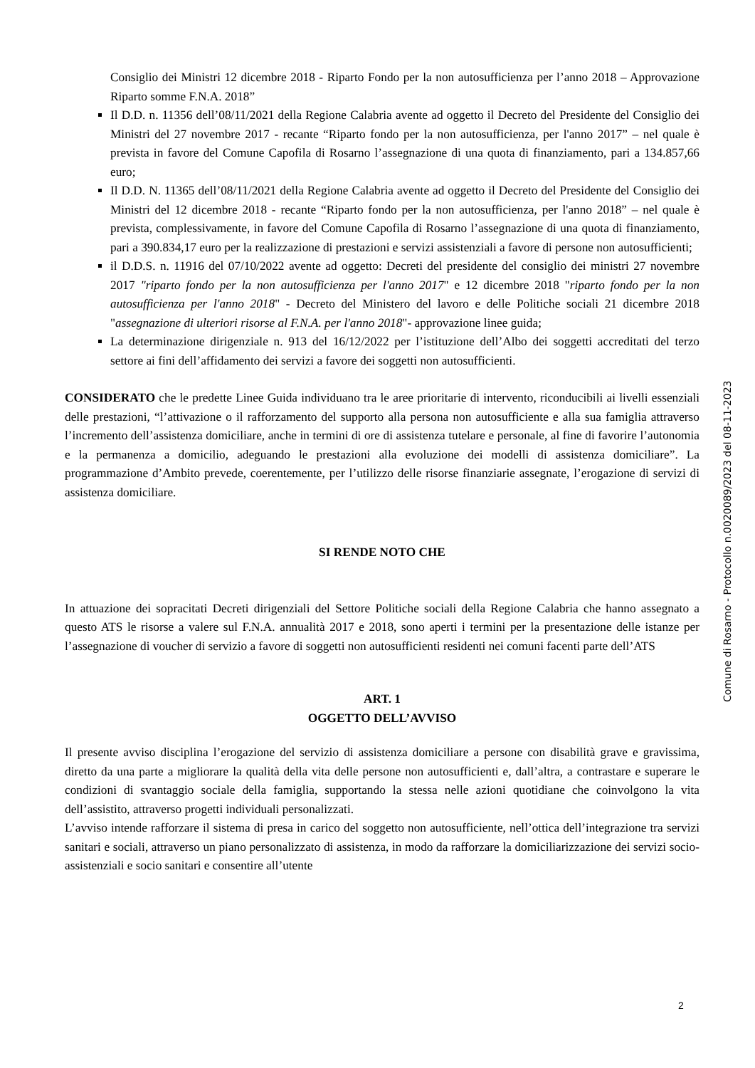Consiglio dei Ministri 12 dicembre 2018 - Riparto Fondo per la non autosufficienza per l’anno 2018 – Approvazione Riparto somme F.N.A. 2018”
Il D.D. n. 11356 dell’08/11/2021 della Regione Calabria avente ad oggetto il Decreto del Presidente del Consiglio dei Ministri del 27 novembre 2017 - recante “Riparto fondo per la non autosufficienza, per l'anno 2017” – nel quale è prevista in favore del Comune Capofila di Rosarno l’assegnazione di una quota di finanziamento, pari a 134.857,66 euro;
Il D.D. N. 11365 dell’08/11/2021 della Regione Calabria avente ad oggetto il Decreto del Presidente del Consiglio dei Ministri del 12 dicembre 2018 - recante “Riparto fondo per la non autosufficienza, per l'anno 2018” – nel quale è prevista, complessivamente, in favore del Comune Capofila di Rosarno l’assegnazione di una quota di finanziamento, pari a 390.834,17 euro per la realizzazione di prestazioni e servizi assistenziali a favore di persone non autosufficienti;
il D.D.S. n. 11916 del 07/10/2022 avente ad oggetto: Decreti del presidente del consiglio dei ministri 27 novembre 2017 "riparto fondo per la non autosufficienza per l'anno 2017" e 12 dicembre 2018 "riparto fondo per la non autosufficienza per l'anno 2018" - Decreto del Ministero del lavoro e delle Politiche sociali 21 dicembre 2018 "assegnazione di ulteriori risorse al F.N.A. per l'anno 2018"- approvazione linee guida;
La determinazione dirigenziale n. 913 del 16/12/2022 per l’istituzione dell’Albo dei soggetti accreditati del terzo settore ai fini dell’affidamento dei servizi a favore dei soggetti non autosufficienti.
CONSIDERATO che le predette Linee Guida individuano tra le aree prioritarie di intervento, riconducibili ai livelli essenziali delle prestazioni, “l’attivazione o il rafforzamento del supporto alla persona non autosufficiente e alla sua famiglia attraverso l’incremento dell’assistenza domiciliare, anche in termini di ore di assistenza tutelare e personale, al fine di favorire l’autonomia e la permanenza a domicilio, adeguando le prestazioni alla evoluzione dei modelli di assistenza domiciliare”. La programmazione d’Ambito prevede, coerentemente, per l’utilizzo delle risorse finanziarie assegnate, l’erogazione di servizi di assistenza domiciliare.
SI RENDE NOTO CHE
In attuazione dei sopracitati Decreti dirigenziali del Settore Politiche sociali della Regione Calabria che hanno assegnato a questo ATS le risorse a valere sul F.N.A. annualità 2017 e 2018, sono aperti i termini per la presentazione delle istanze per l’assegnazione di voucher di servizio a favore di soggetti non autosufficienti residenti nei comuni facenti parte dell’ATS
ART. 1
OGGETTO DELL’AVVISO
Il presente avviso disciplina l’erogazione del servizio di assistenza domiciliare a persone con disabilità grave e gravissima, diretto da una parte a migliorare la qualità della vita delle persone non autosufficienti e, dall’altra, a contrastare e superare le condizioni di svantaggio sociale della famiglia, supportando la stessa nelle azioni quotidiane che coinvolgono la vita dell’assistito, attraverso progetti individuali personalizzati.
L’avviso intende rafforzare il sistema di presa in carico del soggetto non autosufficiente, nell’ottica dell’integrazione tra servizi sanitari e sociali, attraverso un piano personalizzato di assistenza, in modo da rafforzare la domiciliarizzazione dei servizi socio-assistenziali e socio sanitari e consentire all’utente
Comune di Rosarno - Protocollo n.0020089/2023 del 08-11-2023
2